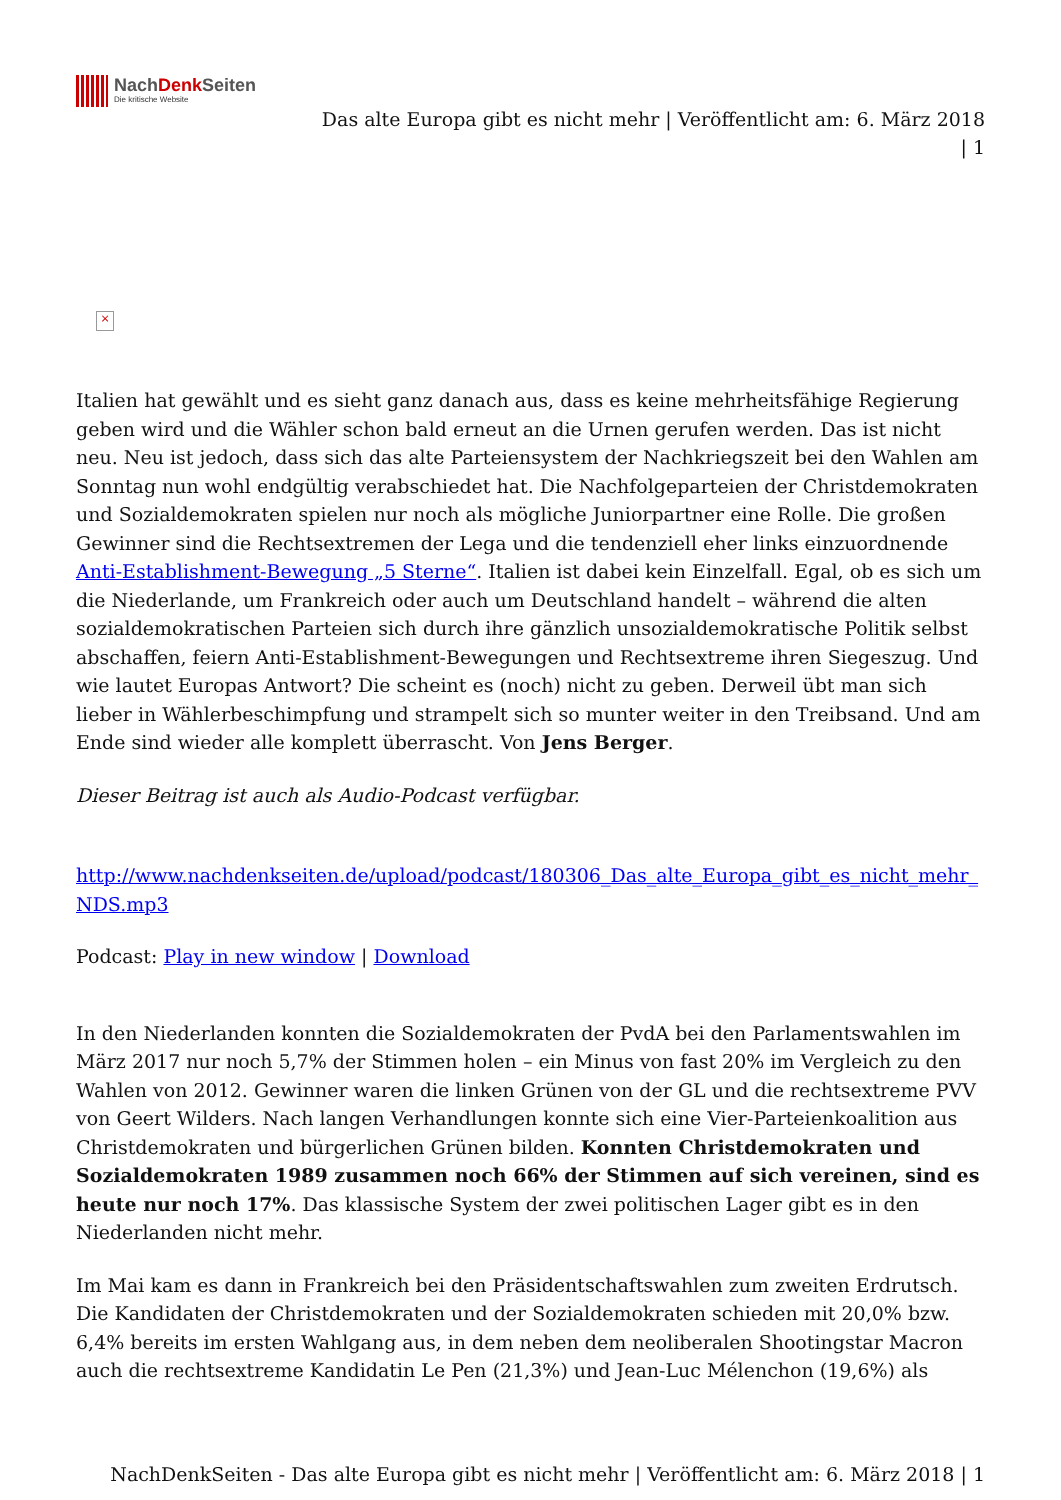NachDenk Seiten
Die kritische Website
Das alte Europa gibt es nicht mehr | Veröffentlicht am: 6. März 2018
| 1
×
Italien hat gewählt und es sieht ganz danach aus, dass es keine mehrheitsfähige Regierung geben wird und die Wähler schon bald erneut an die Urnen gerufen werden. Das ist nicht neu. Neu ist jedoch, dass sich das alte Parteiensystem der Nachkriegszeit bei den Wahlen am Sonntag nun wohl endgültig verabschiedet hat. Die Nachfolgeparteien der Christdemokraten und Sozialdemokraten spielen nur noch als mögliche Juniorpartner eine Rolle. Die großen Gewinner sind die Rechtsextremen der Lega und die tendenziell eher links einzuordnende Anti-Establishment-Bewegung „5 Sterne“. Italien ist dabei kein Einzelfall. Egal, ob es sich um die Niederlande, um Frankreich oder auch um Deutschland handelt – während die alten sozialdemokratischen Parteien sich durch ihre gänzlich unsozialdemokratische Politik selbst abschaffen, feiern Anti-Establishment-Bewegungen und Rechtsextreme ihren Siegeszug. Und wie lautet Europas Antwort? Die scheint es (noch) nicht zu geben. Derweil übt man sich lieber in Wählerbeschimpfung und strampelt sich so munter weiter in den Treibsand. Und am Ende sind wieder alle komplett überrascht. Von Jens Berger.
Dieser Beitrag ist auch als Audio-Podcast verfügbar.
http://www.nachdenkseiten.de/upload/podcast/180306_Das_alte_Europa_gibt_es_nicht_mehr_NDS.mp3
Podcast: Play in new window | Download
In den Niederlanden konnten die Sozialdemokraten der PvdA bei den Parlamentswahlen im März 2017 nur noch 5,7% der Stimmen holen – ein Minus von fast 20% im Vergleich zu den Wahlen von 2012. Gewinner waren die linken Grünen von der GL und die rechtsextreme PVV von Geert Wilders. Nach langen Verhandlungen konnte sich eine Vier-Parteienkoalition aus Christdemokraten und bürgerlichen Grünen bilden. Konnten Christdemokraten und Sozialdemokraten 1989 zusammen noch 66% der Stimmen auf sich vereinen, sind es heute nur noch 17%. Das klassische System der zwei politischen Lager gibt es in den Niederlanden nicht mehr.
Im Mai kam es dann in Frankreich bei den Präsidentschaftswahlen zum zweiten Erdrutsch. Die Kandidaten der Christdemokraten und der Sozialdemokraten schieden mit 20,0% bzw. 6,4% bereits im ersten Wahlgang aus, in dem neben dem neoliberalen Shootingstar Macron auch die rechtsextreme Kandidatin Le Pen (21,3%) und Jean-Luc Mélenchon (19,6%) als
NachDenkSeiten - Das alte Europa gibt es nicht mehr | Veröffentlicht am: 6. März 2018 | 1